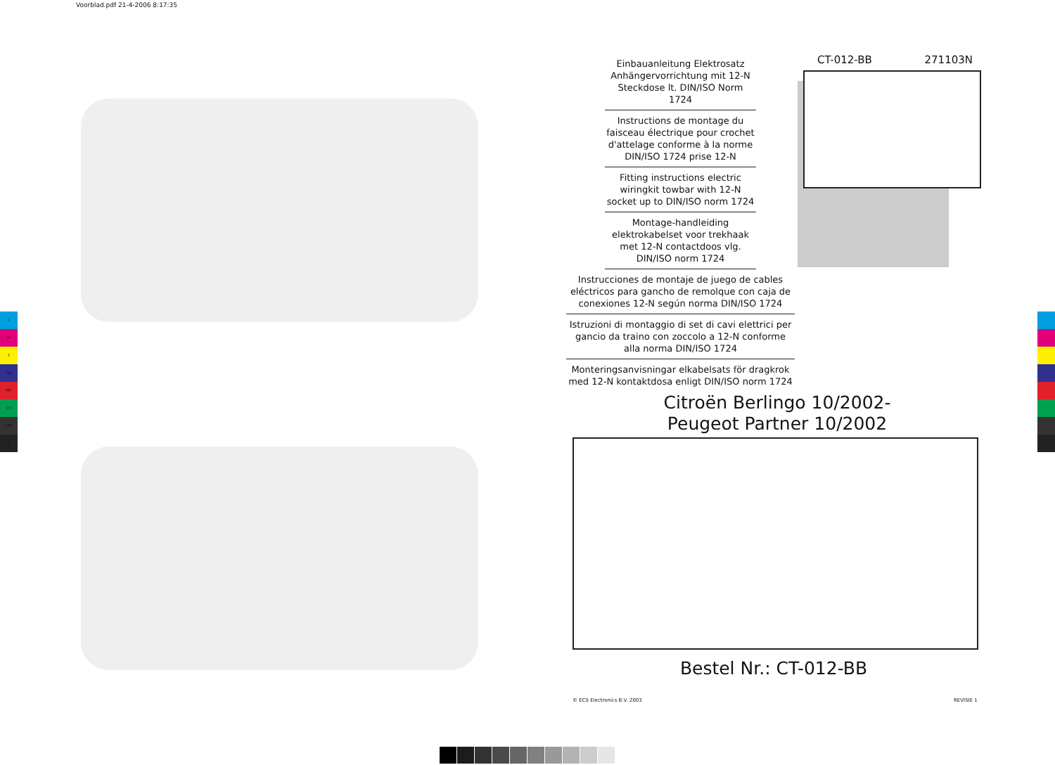Voorblad.pdf 21-4-2006 8:17:35
C
M
Y
CM
MY
CY
CMY
K
Einbauanleitung Elektrosatz Anhängervorrichtung mit 12-N Steckdose lt. DIN/ISO Norm 1724
Instructions de montage du faisceau électrique pour crochet d'attelage conforme à la norme DIN/ISO 1724 prise 12-N
Fitting instructions electric wiringkit towbar with 12-N socket up to DIN/ISO norm 1724
Montage-handleiding elektrokabelset voor trekhaak met 12-N contactdoos vlg. DIN/ISO norm 1724
Instrucciones de montaje de juego de cables eléctricos para gancho de remolque con caja de conexiones 12-N según norma DIN/ISO 1724
Istruzioni di montaggio di set di cavi elettrici per gancio da traino con zoccolo a 12-N conforme alla norma DIN/ISO 1724
Monteringsanvisningar elkabelsats för dragkrok med 12-N kontaktdosa enligt DIN/ISO norm 1724
CT-012-BB 271103N
Citroën Berlingo 10/2002-
Peugeot Partner 10/2002
Bestel Nr.: CT-012-BB
© ECS Electronics B.V. 2003 REVISIE 1